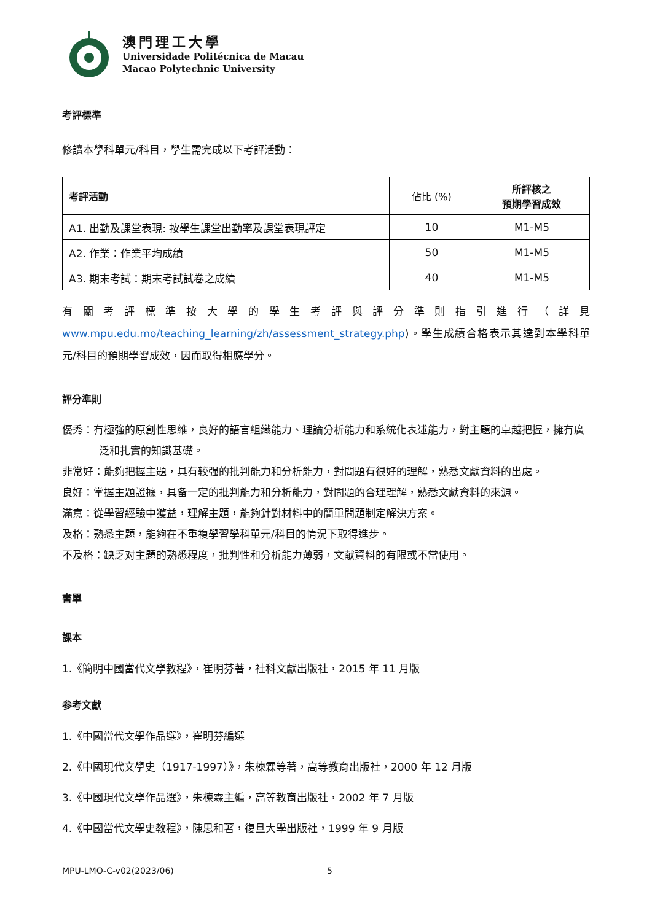澳門理工大學
Universidade Politécnica de Macau
Macao Polytechnic University
考評標準
修讀本學科單元/科目，學生需完成以下考評活動：
| 考評活動 | 佔比 (%) | 所評核之 預期學習成效 |
| --- | --- | --- |
| A1. 出勤及課堂表現: 按學生課堂出勤率及課堂表現評定 | 10 | M1-M5 |
| A2. 作業：作業平均成績 | 50 | M1-M5 |
| A3. 期末考試：期末考試試卷之成績 | 40 | M1-M5 |
有關考評標準按大學的學生考評與評分準則指引進行（詳見 www.mpu.edu.mo/teaching_learning/zh/assessment_strategy.php)。學生成績合格表示其達到本學科單元/科目的預期學習成效，因而取得相應學分。
評分準則
優秀：有極強的原創性思維，良好的語言組織能力、理論分析能力和系統化表述能力，對主題的卓越把握，擁有廣泛和扎實的知識基礎。
非常好：能夠把握主題，具有较强的批判能力和分析能力，對問題有很好的理解，熟悉文獻資料的出處。
良好：掌握主題證據，具备一定的批判能力和分析能力，對問題的合理理解，熟悉文獻資料的來源。
滿意：從學習經驗中獲益，理解主題，能夠針對材料中的簡單問題制定解決方案。
及格：熟悉主題，能夠在不重複學習學科單元/科目的情況下取得進步。
不及格：缺乏对主題的熟悉程度，批判性和分析能力薄弱，文献資料的有限或不當使用。
書單
課本
1.《簡明中國當代文學教程》，崔明芬著，社科文獻出版社，2015 年 11 月版
参考文獻
1.《中國當代文學作品選》，崔明芬編選
2.《中國現代文學史（1917-1997）》，朱楝霖等著，高等教育出版社，2000 年 12 月版
3.《中國現代文學作品選》，朱楝霖主編，高等教育出版社，2002 年 7 月版
4.《中國當代文學史教程》，陳思和著，復旦大學出版社，1999 年 9 月版
MPU-LMO-C-v02(2023/06) 5